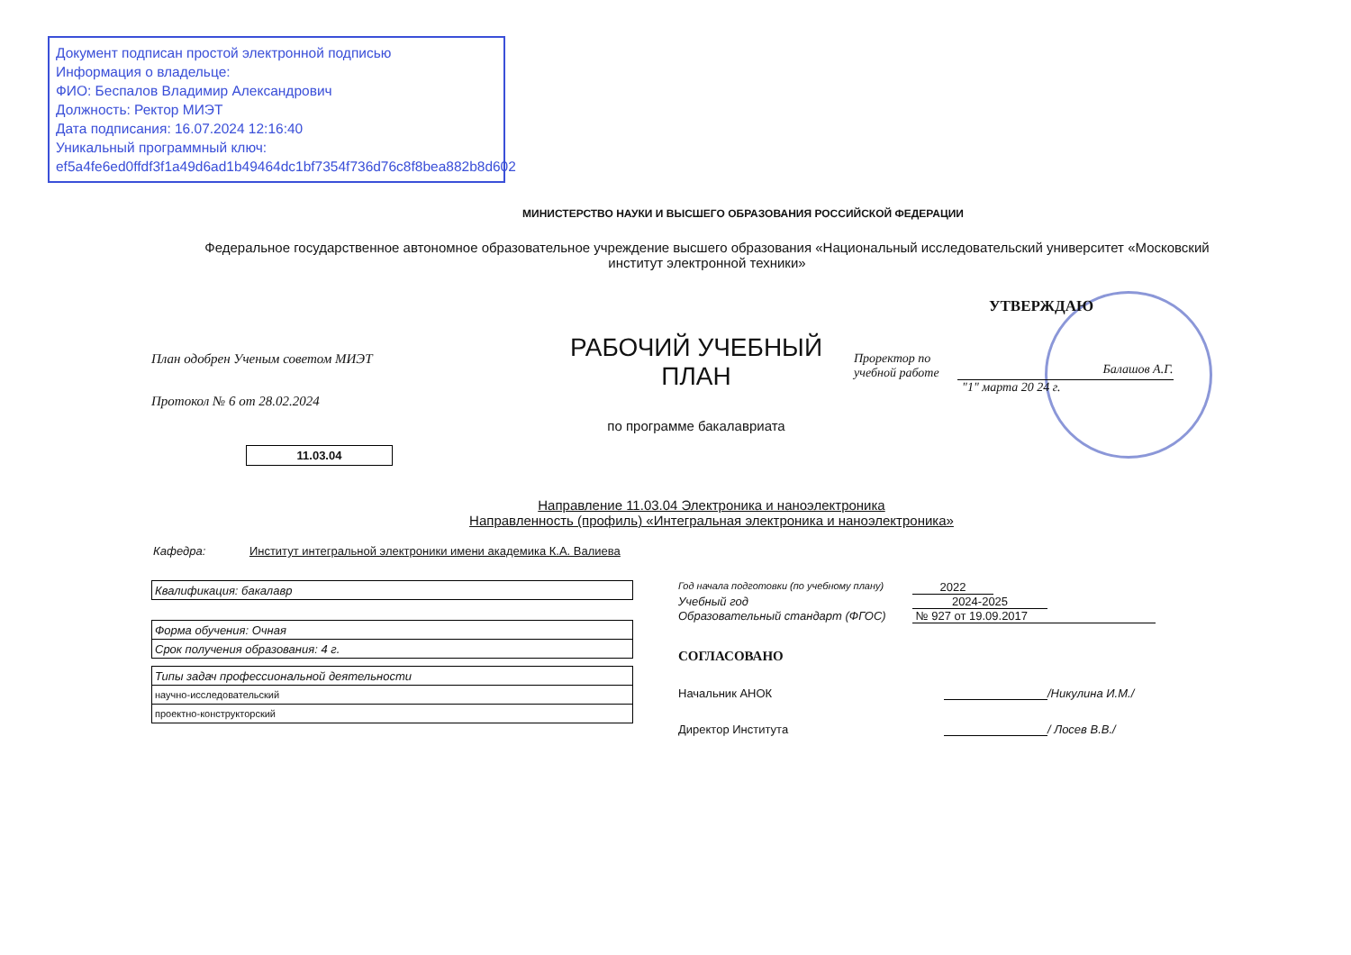Документ подписан простой электронной подписью
Информация о владельце:
ФИО: Беспалов Владимир Александрович
Должность: Ректор МИЭТ
Дата подписания: 16.07.2024 12:16:40
Уникальный программный ключ:
ef5a4fe6ed0ffdf3f1a49d6ad1b49464dc1bf7354f736d76c8f8bea882b8d602
МИНИСТЕРСТВО НАУКИ И ВЫСШЕГО ОБРАЗОВАНИЯ РОССИЙСКОЙ ФЕДЕРАЦИИ
Федеральное государственное автономное образовательное учреждение высшего образования «Национальный исследовательский университет «Московский институт электронной техники»
План одобрен Ученым советом МИЭТ
Протокол № 6 от 28.02.2024
11.03.04
РАБОЧИЙ УЧЕБНЫЙ ПЛАН
по программе бакалавриата
УТВЕРЖДАЮ
Проректор по
учебной работе
Балашов А.Г.
"1" марта 20 24 г.
Направление 11.03.04 Электроника и наноэлектроника
Направленность (профиль) «Интегральная электроника и наноэлектроника»
Кафедра: Институт интегральной электроники имени академика К.А. Валиева
| Квалификация: бакалавр |
| Форма обучения: Очная |
| Срок получения образования: 4 г. |
| Типы задач профессиональной деятельности |
| научно-исследовательский |
| проектно-конструкторский |
Год начала подготовки (по учебному плану) 2022
Учебный год 2024-2025
Образовательный стандарт (ФГОС) № 927 от 19.09.2017
СОГЛАСОВАНО
Начальник АНОК /Никулина И.М./
Директор Института / Лосев В.В./